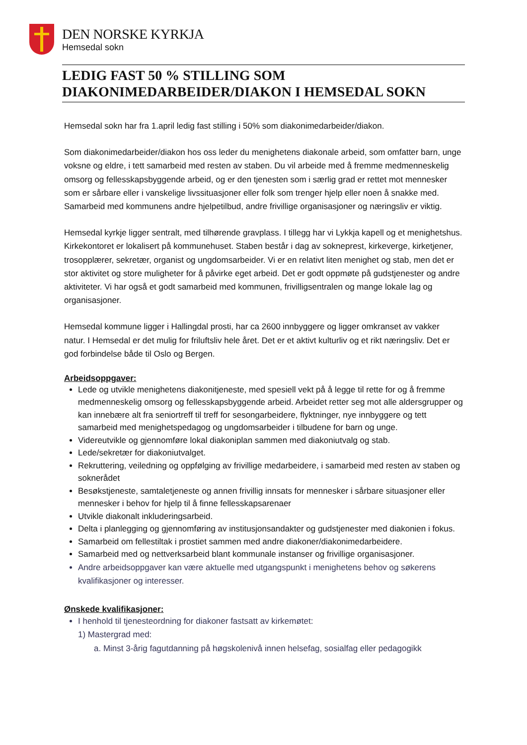DEN NORSKE KYRKJA
Hemsedal sokn
LEDIG FAST 50 % STILLING SOM DIAKONIMEDARBEIDER/DIAKON I HEMSEDAL SOKN
Hemsedal sokn har fra 1.april ledig fast stilling i 50% som diakonimedarbeider/diakon.
Som diakonimedarbeider/diakon hos oss leder du menighetens diakonale arbeid, som omfatter barn, unge voksne og eldre, i tett samarbeid med resten av staben. Du vil arbeide med å fremme medmenneskelig omsorg og fellesskapsbyggende arbeid, og er den tjenesten som i særlig grad er rettet mot mennesker som er sårbare eller i vanskelige livssituasjoner eller folk som trenger hjelp eller noen å snakke med. Samarbeid med kommunens andre hjelpetilbud, andre frivillige organisasjoner og næringsliv er viktig.
Hemsedal kyrkje ligger sentralt, med tilhørende gravplass. I tillegg har vi Lykkja kapell og et menighetshus. Kirkekontoret er lokalisert på kommunehuset. Staben består i dag av sokneprest, kirkeverge, kirketjener, trosopplærer, sekretær, organist og ungdomsarbeider. Vi er en relativt liten menighet og stab, men det er stor aktivitet og store muligheter for å påvirke eget arbeid. Det er godt oppmøte på gudstjenester og andre aktiviteter. Vi har også et godt samarbeid med kommunen, frivilligsentralen og mange lokale lag og organisasjoner.
Hemsedal kommune ligger i Hallingdal prosti, har ca 2600 innbyggere og ligger omkranset av vakker natur. I Hemsedal er det mulig for friluftsliv hele året. Det er et aktivt kulturliv og et rikt næringsliv. Det er god forbindelse både til Oslo og Bergen.
Arbeidsoppgaver:
Lede og utvikle menighetens diakonitjeneste, med spesiell vekt på å legge til rette for og å fremme medmenneskelig omsorg og fellesskapsbyggende arbeid. Arbeidet retter seg mot alle aldersgrupper og kan innebære alt fra seniortreff til treff for sesongarbeidere, flyktninger, nye innbyggere og tett samarbeid med menighetspedagog og ungdomsarbeider i tilbudene for barn og unge.
Videreutvikle og gjennomføre lokal diakoniplan sammen med diakoniutvalg og stab.
Lede/sekretær for diakoniutvalget.
Rekruttering, veiledning og oppfølging av frivillige medarbeidere, i samarbeid med resten av staben og soknerådet
Besøkstjeneste, samtaletjeneste og annen frivillig innsats for mennesker i sårbare situasjoner eller mennesker i behov for hjelp til å finne fellesskapsarenaer
Utvikle diakonalt inkluderingsarbeid.
Delta i planlegging og gjennomføring av institusjonsandakter og gudstjenester med diakonien i fokus.
Samarbeid om fellestiltak i prostiet sammen med andre diakoner/diakonimedarbeidere.
Samarbeid med og nettverksarbeid blant kommunale instanser og frivillige organisasjoner.
Andre arbeidsoppgaver kan være aktuelle med utgangspunkt i menighetens behov og søkerens kvalifikasjoner og interesser.
Ønskede kvalifikasjoner:
I henhold til tjenesteordning for diakoner fastsatt av kirkemøtet:
1) Mastergrad med:
a. Minst 3-årig fagutdanning på høgskolenivå innen helsefag, sosialfag eller pedagogikk